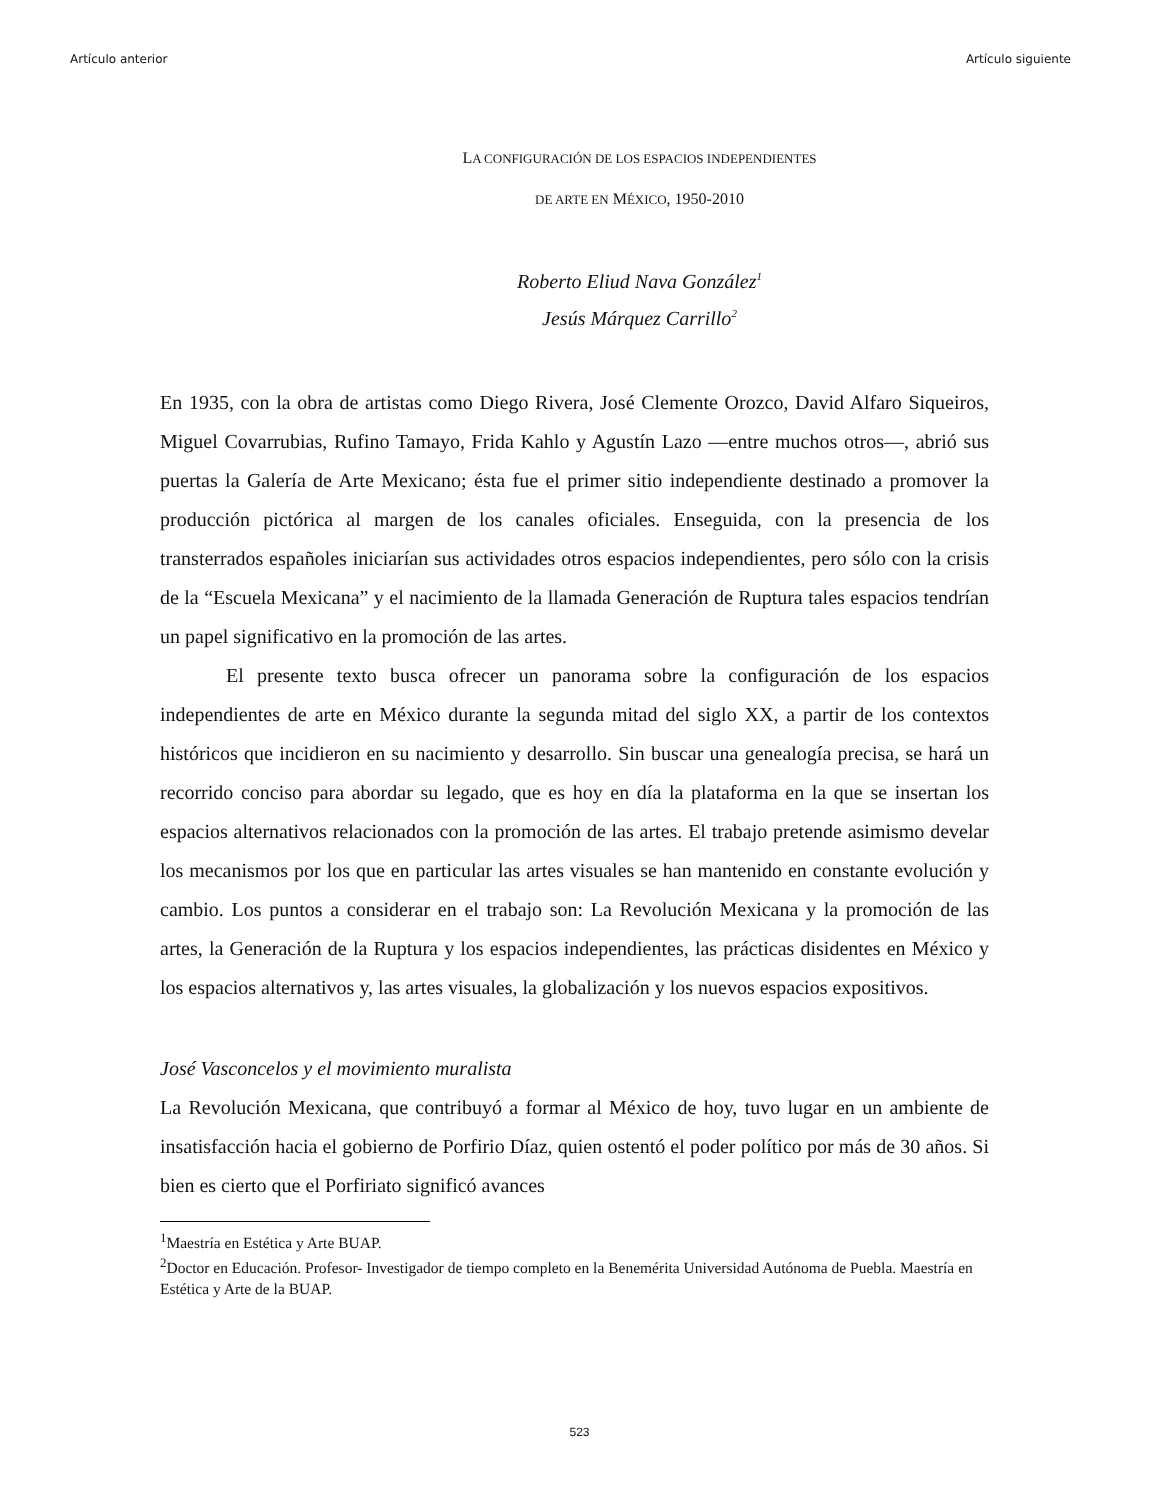Artículo anterior Artículo siguiente
LA CONFIGURACIÓN DE LOS ESPACIOS INDEPENDIENTES
DE ARTE EN MÉXICO, 1950-2010
Roberto Eliud Nava González<sup>1</sup>
Jesús Márquez Carrillo<sup>2</sup>
En 1935, con la obra de artistas como Diego Rivera, José Clemente Orozco, David Alfaro Siqueiros, Miguel Covarrubias, Rufino Tamayo, Frida Kahlo y Agustín Lazo —entre muchos otros—, abrió sus puertas la Galería de Arte Mexicano; ésta fue el primer sitio independiente destinado a promover la producción pictórica al margen de los canales oficiales. Enseguida, con la presencia de los transterrados españoles iniciarían sus actividades otros espacios independientes, pero sólo con la crisis de la “Escuela Mexicana” y el nacimiento de la llamada Generación de Ruptura tales espacios tendrían un papel significativo en la promoción de las artes.
El presente texto busca ofrecer un panorama sobre la configuración de los espacios independientes de arte en México durante la segunda mitad del siglo XX, a partir de los contextos históricos que incidieron en su nacimiento y desarrollo. Sin buscar una genealogía precisa, se hará un recorrido conciso para abordar su legado, que es hoy en día la plataforma en la que se insertan los espacios alternativos relacionados con la promoción de las artes. El trabajo pretende asimismo develar los mecanismos por los que en particular las artes visuales se han mantenido en constante evolución y cambio. Los puntos a considerar en el trabajo son: La Revolución Mexicana y la promoción de las artes, la Generación de la Ruptura y los espacios independientes, las prácticas disidentes en México y los espacios alternativos y, las artes visuales, la globalización y los nuevos espacios expositivos.
José Vasconcelos y el movimiento muralista
La Revolución Mexicana, que contribuyó a formar al México de hoy, tuvo lugar en un ambiente de insatisfacción hacia el gobierno de Porfirio Díaz, quien ostentó el poder político por más de 30 años. Si bien es cierto que el Porfiriato significó avances
<sup>1</sup> Maestría en Estética y Arte BUAP.
<sup>2</sup> Doctor en Educación. Profesor- Investigador de tiempo completo en la Benemérita Universidad Autónoma de Puebla. Maestría en Estética y Arte de la BUAP.
523